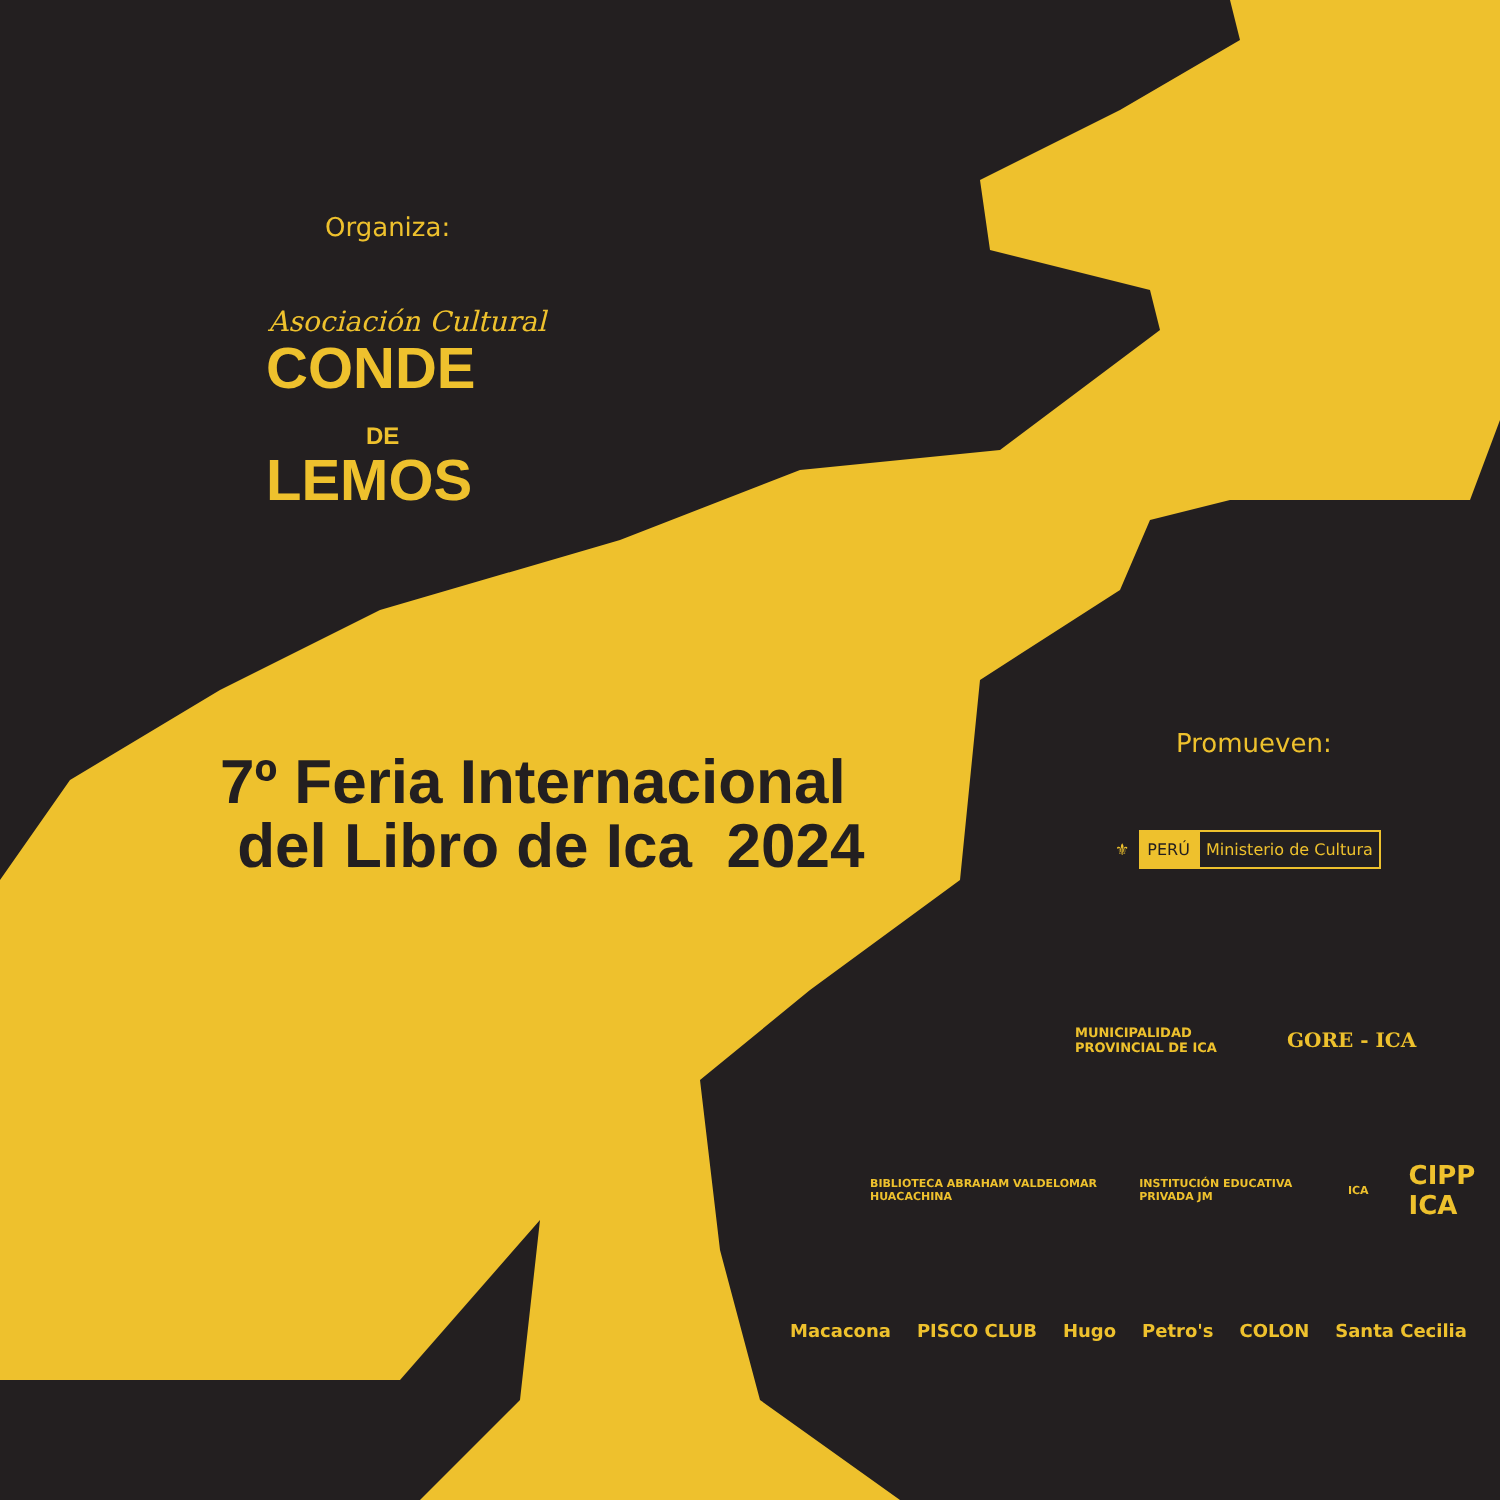Organiza:
Asociación Cultural
CONDE
DE
LEMOS
7º Feria Internacional
del Libro de Ica 2024
Promueven:
⚜ PERÚ Ministerio de Cultura
MUNICIPALIDAD
PROVINCIAL DE ICA GORE - ICA
BIBLIOTECA ABRAHAM VALDELOMAR HUACACHINA INSTITUCIÓN EDUCATIVA PRIVADA JM ICA CIPP ICA
Macacona PISCO CLUB Hugo Petro's COLON Santa Cecilia